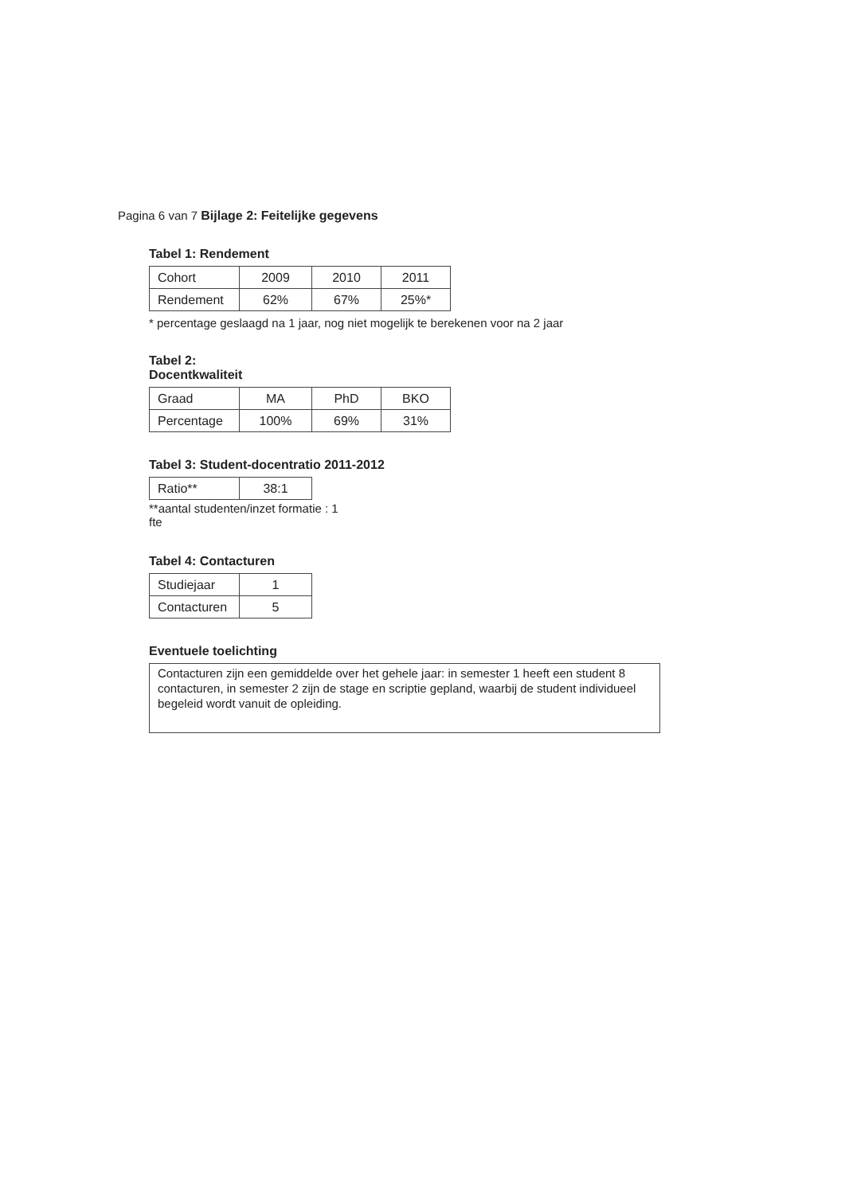Pagina 6 van 7 Bijlage 2: Feitelijke gegevens
Tabel 1: Rendement
| Cohort | 2009 | 2010 | 2011 |
| Rendement | 62% | 67% | 25%* |
* percentage geslaagd na 1 jaar, nog niet mogelijk te berekenen voor na 2 jaar
Tabel 2:
Docentkwaliteit
| Graad | MA | PhD | BKO |
| Percentage | 100% | 69% | 31% |
Tabel 3: Student-docentratio 2011-2012
| Ratio** | 38:1 |
**aantal studenten/inzet formatie : 1
fte
Tabel 4: Contacturen
| Studiejaar | 1 |
| Contacturen | 5 |
Eventuele toelichting
Contacturen zijn een gemiddelde over het gehele jaar: in semester 1 heeft een student 8 contacturen, in semester 2 zijn de stage en scriptie gepland, waarbij de student individueel begeleid wordt vanuit de opleiding.